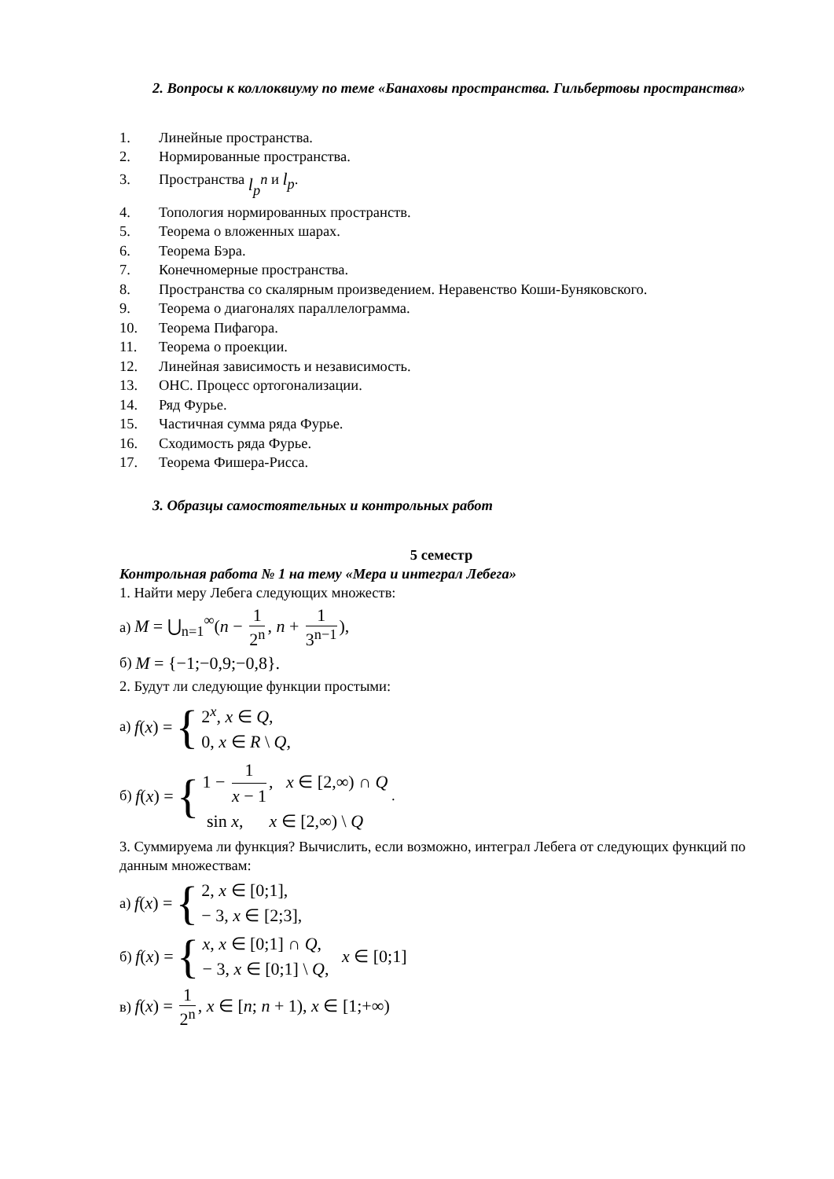2. Вопросы к коллоквиуму по теме «Банаховы пространства. Гильбертовы пространства»
1. Линейные пространства.
2. Нормированные пространства.
3. Пространства l<sub>p</sub><sup>n</sup> и l<sub>p</sub>.
4. Топология нормированных пространств.
5. Теорема о вложенных шарах.
6. Теорема Бэра.
7. Конечномерные пространства.
8. Пространства со скалярным произведением. Неравенство Коши-Буняковского.
9. Теорема о диагоналях параллелограмма.
10. Теорема Пифагора.
11. Теорема о проекции.
12. Линейная зависимость и независимость.
13. ОНС. Процесс ортогонализации.
14. Ряд Фурье.
15. Частичная сумма ряда Фурье.
16. Сходимость ряда Фурье.
17. Теорема Фишера-Рисса.
3. Образцы самостоятельных и контрольных работ
5 семестр
Контрольная работа № 1 на тему «Мера и интеграл Лебега»
1. Найти меру Лебега следующих множеств:
а) M = ⋃<sub>n=1</sub><sup>∞</sup>(n − 1 2<sup>n</sup>, n + 1 3<sup>n−1</sup>),
б) M = {−1;−0,9;−0,8}.
2. Будут ли следующие функции простыми:
а) f(x) = {
2<sup>x</sup>, x ∈ Q,
0, x ∈ R \ Q,
б) f(x) = {
1 − 1 x − 1, x ∈ [2,∞) ∩ Q
sin x, x ∈ [2,∞) \ Q
.
3. Суммируема ли функция? Вычислить, если возможно, интеграл Лебега от следующих функций по данным множествам:
а) f(x) = {
2, x ∈ [0;1],
− 3, x ∈ [2;3],
б) f(x) = {
x, x ∈ [0;1] ∩ Q,
− 3, x ∈ [0;1] \ Q,
x ∈ [0;1]
в) f(x) = 1 2<sup>n</sup>, x ∈ [n; n + 1), x ∈ [1;+∞)